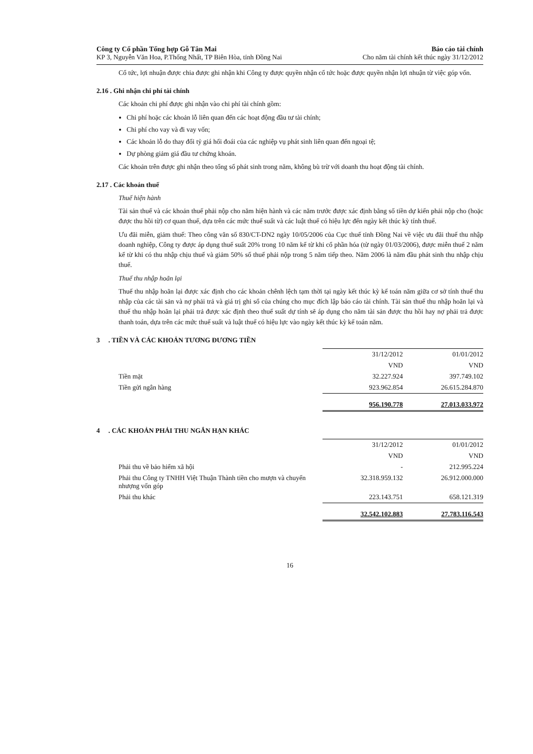Công ty Cổ phần Tổng hợp Gỗ Tân Mai
KP 3, Nguyễn Văn Hoa, P.Thống Nhất, TP Biên Hòa, tỉnh Đồng Nai
Báo cáo tài chính
Cho năm tài chính kết thúc ngày 31/12/2012
Cổ tức, lợi nhuận được chia được ghi nhận khi Công ty được quyền nhận cổ tức hoặc được quyền nhận lợi nhuận từ việc góp vốn.
2.16 . Ghi nhận chi phí tài chính
Các khoản chi phí được ghi nhận vào chi phí tài chính gồm:
Chi phí hoặc các khoản lỗ liên quan đến các hoạt động đầu tư tài chính;
Chi phí cho vay và đi vay vốn;
Các khoản lỗ do thay đổi tỷ giá hối đoái của các nghiệp vụ phát sinh liên quan đến ngoại tệ;
Dự phòng giảm giá đầu tư chứng khoán.
Các khoản trên được ghi nhận theo tổng số phát sinh trong năm, không bù trừ với doanh thu hoạt động tài chính.
2.17 . Các khoản thuế
Thuế hiện hành
Tài sản thuế và các khoản thuế phải nộp cho năm hiện hành và các năm trước được xác định bằng số tiền dự kiến phải nộp cho (hoặc được thu hồi từ) cơ quan thuế, dựa trên các mức thuế suất và các luật thuế có hiệu lực đến ngày kết thúc kỳ tính thuế.
Ưu đãi miễn, giảm thuế: Theo công văn số 830/CT-DN2 ngày 10/05/2006 của Cục thuế tỉnh Đồng Nai về việc ưu đãi thuế thu nhập doanh nghiệp, Công ty được áp dụng thuế suất 20% trong 10 năm kể từ khi cổ phần hóa (từ ngày 01/03/2006), được miễn thuế 2 năm kể từ khi có thu nhập chịu thuế và giảm 50% số thuế phải nộp trong 5 năm tiếp theo. Năm 2006 là năm đầu phát sinh thu nhập chịu thuế.
Thuế thu nhập hoãn lại
Thuế thu nhập hoãn lại được xác định cho các khoản chênh lệch tạm thời tại ngày kết thúc kỳ kế toán năm giữa cơ sở tính thuế thu nhập của các tài sản và nợ phải trả và giá trị ghi sổ của chúng cho mục đích lập báo cáo tài chính. Tài sản thuế thu nhập hoãn lại và thuế thu nhập hoãn lại phải trả được xác định theo thuế suất dự tính sẽ áp dụng cho năm tài sản được thu hồi hay nợ phải trả được thanh toán, dựa trên các mức thuế suất và luật thuế có hiệu lực vào ngày kết thúc kỳ kế toán năm.
3 . TIỀN VÀ CÁC KHOẢN TƯƠNG ĐƯƠNG TIỀN
| | 31/12/2012 | 01/01/2012 |
| | VND | VND |
| Tiền mặt | 32.227.924 | 397.749.102 |
| Tiền gửi ngân hàng | 923.962.854 | 26.615.284.870 |
| | 956.190.778 | 27.013.033.972 |
4 . CÁC KHOẢN PHẢI THU NGẮN HẠN KHÁC
| | 31/12/2012 | 01/01/2012 |
| | VND | VND |
| Phải thu về bảo hiểm xã hội | - | 212.995.224 |
| Phải thu Công ty TNHH Việt Thuận Thành tiền cho mượn và chuyển nhượng vốn góp | 32.318.959.132 | 26.912.000.000 |
| Phải thu khác | 223.143.751 | 658.121.319 |
| | 32.542.102.883 | 27.783.116.543 |
16